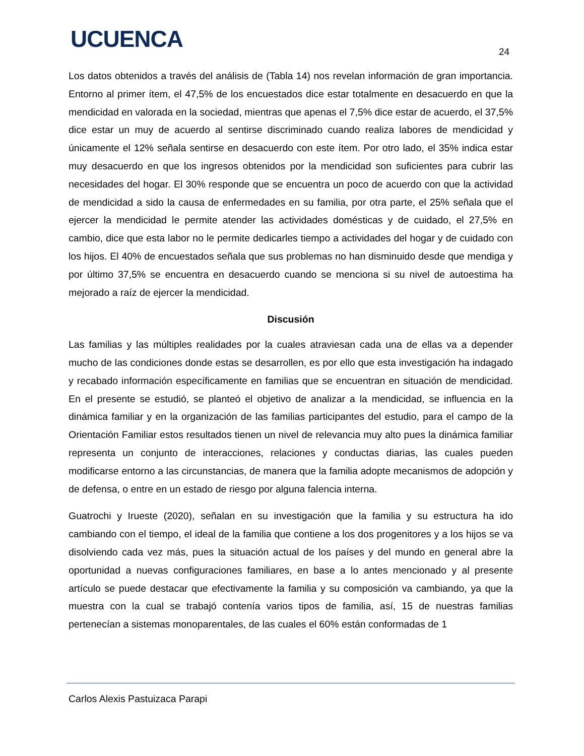UCUENCA 24
Los datos obtenidos a través del análisis de (Tabla 14) nos revelan información de gran importancia. Entorno al primer ítem, el 47,5% de los encuestados dice estar totalmente en desacuerdo en que la mendicidad en valorada en la sociedad, mientras que apenas el 7,5% dice estar de acuerdo, el 37,5% dice estar un muy de acuerdo al sentirse discriminado cuando realiza labores de mendicidad y únicamente el 12% señala sentirse en desacuerdo con este ítem. Por otro lado, el 35% indica estar muy desacuerdo en que los ingresos obtenidos por la mendicidad son suficientes para cubrir las necesidades del hogar. El 30% responde que se encuentra un poco de acuerdo con que la actividad de mendicidad a sido la causa de enfermedades en su familia, por otra parte, el 25% señala que el ejercer la mendicidad le permite atender las actividades domésticas y de cuidado, el 27,5% en cambio, dice que esta labor no le permite dedicarles tiempo a actividades del hogar y de cuidado con los hijos. El 40% de encuestados señala que sus problemas no han disminuido desde que mendiga y por último 37,5% se encuentra en desacuerdo cuando se menciona si su nivel de autoestima ha mejorado a raíz de ejercer la mendicidad.
Discusión
Las familias y las múltiples realidades por la cuales atraviesan cada una de ellas va a depender mucho de las condiciones donde estas se desarrollen, es por ello que esta investigación ha indagado y recabado información específicamente en familias que se encuentran en situación de mendicidad. En el presente se estudió, se planteó el objetivo de analizar a la mendicidad, se influencia en la dinámica familiar y en la organización de las familias participantes del estudio, para el campo de la Orientación Familiar estos resultados tienen un nivel de relevancia muy alto pues la dinámica familiar representa un conjunto de interacciones, relaciones y conductas diarias, las cuales pueden modificarse entorno a las circunstancias, de manera que la familia adopte mecanismos de adopción y de defensa, o entre en un estado de riesgo por alguna falencia interna.
Guatrochi y Irueste (2020), señalan en su investigación que la familia y su estructura ha ido cambiando con el tiempo, el ideal de la familia que contiene a los dos progenitores y a los hijos se va disolviendo cada vez más, pues la situación actual de los países y del mundo en general abre la oportunidad a nuevas configuraciones familiares, en base a lo antes mencionado y al presente artículo se puede destacar que efectivamente la familia y su composición va cambiando, ya que la muestra con la cual se trabajó contenía varios tipos de familia, así, 15 de nuestras familias pertenecían a sistemas monoparentales, de las cuales el 60% están conformadas de 1
Carlos Alexis Pastuizaca Parapi